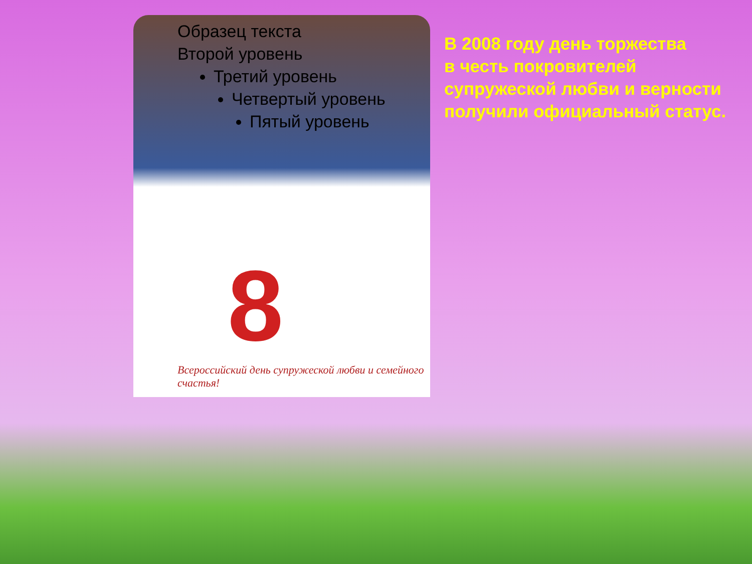Образец текста
Второй уровень
Третий уровень
Четвертый уровень
Пятый уровень
8
Всероссийский день супружеской любви и семейного счастья!
В 2008 году день торжества
в честь покровителей
супружеской любви и верности
получили официальный статус.